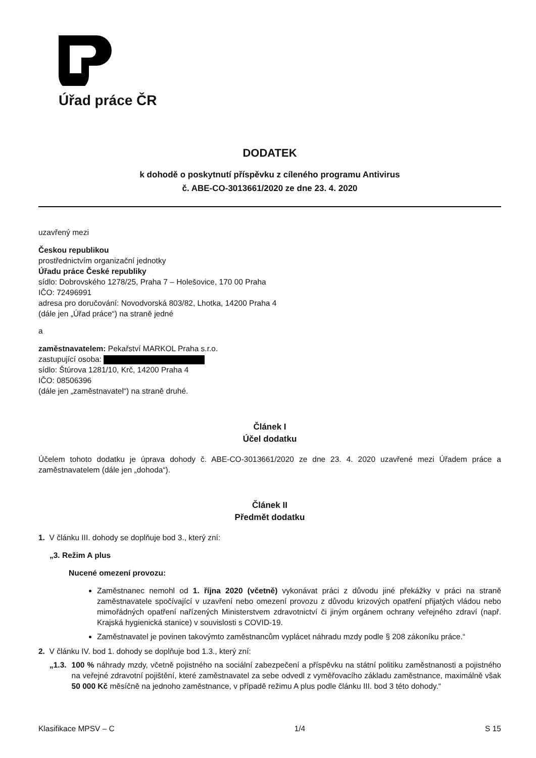Úřad práce ČR
DODATEK
k dohodě o poskytnutí příspěvku z cíleného programu Antivirus
č. ABE-CO-3013661/2020 ze dne 23. 4. 2020
uzavřený mezi
Českou republikou
prostřednictvím organizační jednotky
Úřadu práce České republiky
sídlo: Dobrovského 1278/25, Praha 7 – Holešovice, 170 00 Praha
IČO: 72496991
adresa pro doručování: Novodvorská 803/82, Lhotka, 14200 Praha 4
(dále jen „Úřad práce“) na straně jedné
a
zaměstnavatelem: Pekařství MARKOL Praha s.r.o.
zastupující osoba:
sídlo: Štúrova 1281/10, Krč, 14200 Praha 4
IČO: 08506396
(dále jen „zaměstnavatel“) na straně druhé.
Článek I
Účel dodatku
Účelem tohoto dodatku je úprava dohody č. ABE-CO-3013661/2020 ze dne 23. 4. 2020 uzavřené mezi Úřadem práce a zaměstnavatelem (dále jen „dohoda“).
Článek II
Předmět dodatku
1. V článku III. dohody se doplňuje bod 3., který zní:
„3. Režim A plus
Nucené omezení provozu:
Zaměstnanec nemohl od 1. října 2020 (včetně) vykonávat práci z důvodu jiné překážky v práci na straně zaměstnavatele spočívající v uzavření nebo omezení provozu z důvodu krizových opatření přijatých vládou nebo mimořádných opatření nařízených Ministerstvem zdravotnictví či jiným orgánem ochrany veřejného zdraví (např. Krajská hygienická stanice) v souvislosti s COVID-19.
Zaměstnavatel je povinen takovýmto zaměstnancům vyplácet náhradu mzdy podle § 208 zákoníku práce.“
2. V článku IV. bod 1. dohody se doplňuje bod 1.3., který zní:
„1.3. 100 % náhrady mzdy, včetně pojistného na sociální zabezpečení a příspěvku na státní politiku zaměstnanosti a pojistného na veřejné zdravotní pojištění, které zaměstnavatel za sebe odvedl z vyměřovacího základu zaměstnance, maximálně však 50 000 Kč měsíčně na jednoho zaměstnance, v případě režimu A plus podle článku III. bod 3 této dohody.“
Klasifikace MPSV – C 1/4 S 15